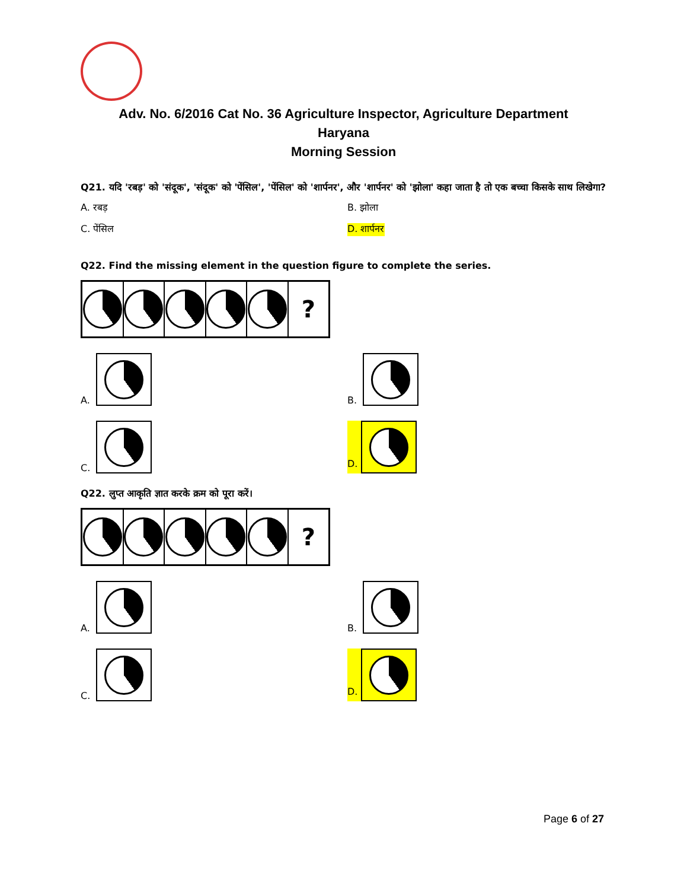Adv. No. 6/2016 Cat No. 36 Agriculture Inspector, Agriculture Department
Haryana
Morning Session
Q21. यदि 'रबड़' को 'संदूक', 'संदूक' को 'पेंसिल', 'पेंसिल' को 'शार्पनर', और 'शार्पनर' को 'झोला' कहा जाता है तो एक बच्चा किसके साथ लिखेगा?
A. रबड़
B. झोला
C. पेंसिल
D. शार्पनर
Q22. Find the missing element in the question figure to complete the series.
?
A.
B.
C.
D.
Q22. लुप्त आकृति ज्ञात करके क्रम को पूरा करें।
?
A.
B.
C.
D.
Page 6 of 27